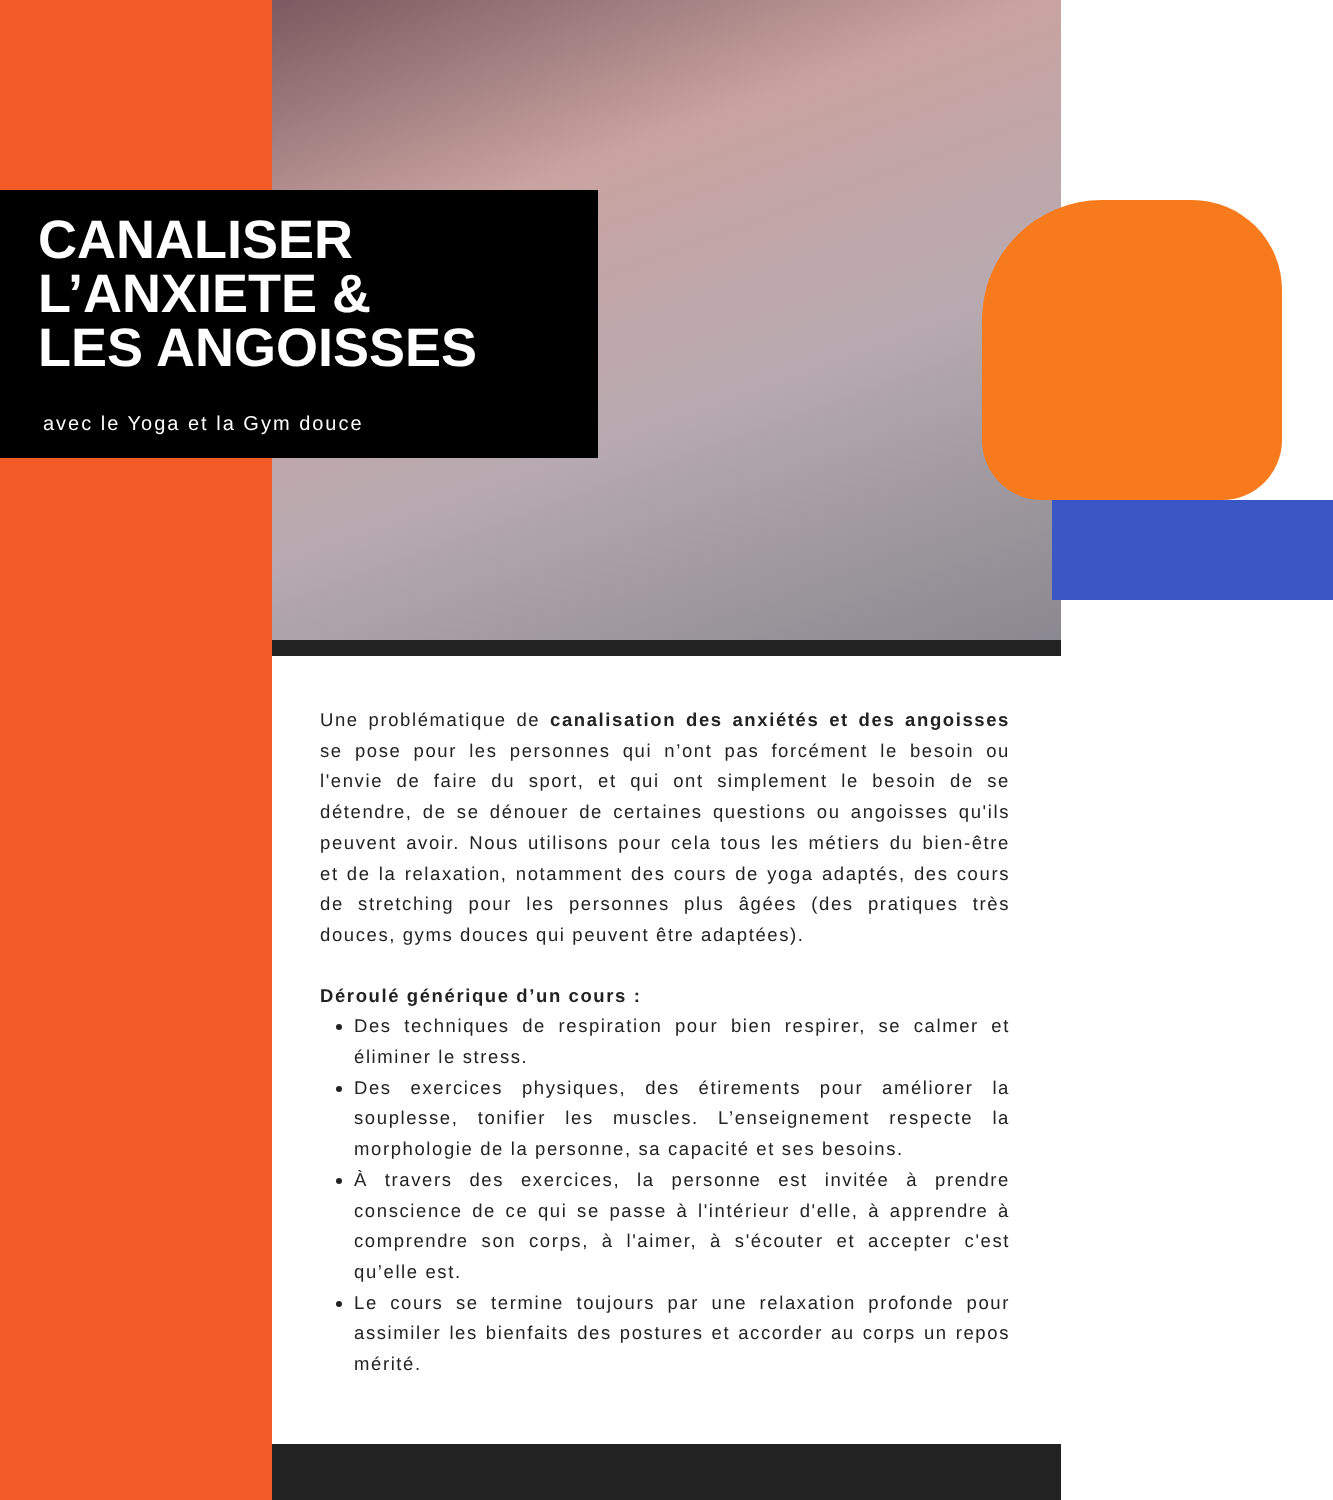CANALISER
L’ANXIETE &
LES ANGOISSES
avec le Yoga et la Gym douce
Une problématique de canalisation des anxiétés et des angoisses se pose pour les personnes qui n’ont pas forcément le besoin ou l'envie de faire du sport, et qui ont simplement le besoin de se détendre, de se dénouer de certaines questions ou angoisses qu'ils peuvent avoir. Nous utilisons pour cela tous les métiers du bien-être et de la relaxation, notamment des cours de yoga adaptés, des cours de stretching pour les personnes plus âgées (des pratiques très douces, gyms douces qui peuvent être adaptées).
Déroulé générique d’un cours :
Des techniques de respiration pour bien respirer, se calmer et éliminer le stress.
Des exercices physiques, des étirements pour améliorer la souplesse, tonifier les muscles. L’enseignement respecte la morphologie de la personne, sa capacité et ses besoins.
À travers des exercices, la personne est invitée à prendre conscience de ce qui se passe à l'intérieur d'elle, à apprendre à comprendre son corps, à l'aimer, à s'écouter et accepter c'est qu’elle est.
Le cours se termine toujours par une relaxation profonde pour assimiler les bienfaits des postures et accorder au corps un repos mérité.